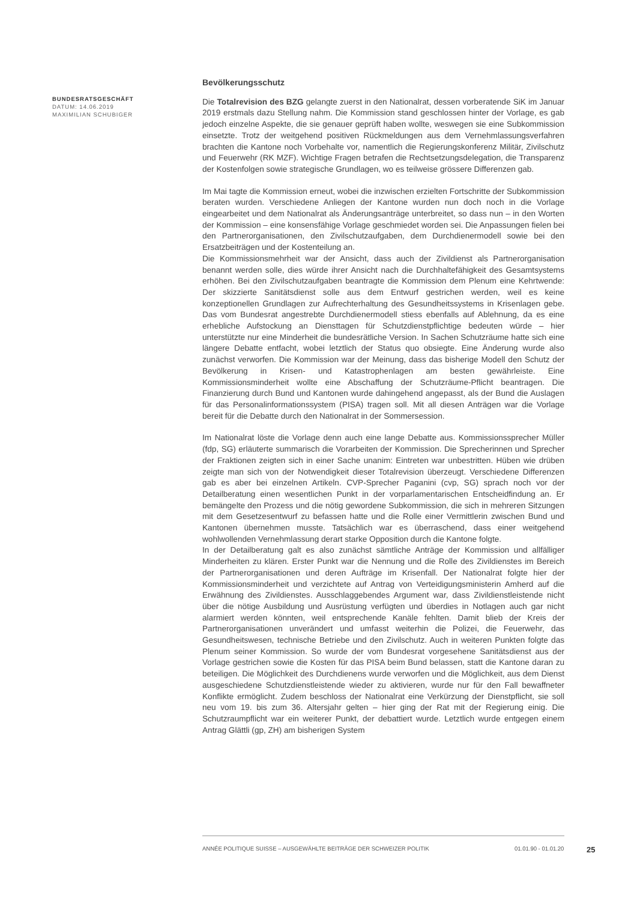BUNDESRATSGESCHÄFT
DATUM: 14.06.2019
MAXIMILIAN SCHUBIGER
Bevölkerungsschutz
Die Totalrevision des BZG gelangte zuerst in den Nationalrat, dessen vorberatende SiK im Januar 2019 erstmals dazu Stellung nahm. Die Kommission stand geschlossen hinter der Vorlage, es gab jedoch einzelne Aspekte, die sie genauer geprüft haben wollte, weswegen sie eine Subkommission einsetzte. Trotz der weitgehend positiven Rückmeldungen aus dem Vernehmlassungsverfahren brachten die Kantone noch Vorbehalte vor, namentlich die Regierungskonferenz Militär, Zivilschutz und Feuerwehr (RK MZF). Wichtige Fragen betrafen die Rechtsetzungsdelegation, die Transparenz der Kostenfolgen sowie strategische Grundlagen, wo es teilweise grössere Differenzen gab.
Im Mai tagte die Kommission erneut, wobei die inzwischen erzielten Fortschritte der Subkommission beraten wurden. Verschiedene Anliegen der Kantone wurden nun doch noch in die Vorlage eingearbeitet und dem Nationalrat als Änderungsanträge unterbreitet, so dass nun – in den Worten der Kommission – eine konsensfähige Vorlage geschmiedet worden sei. Die Anpassungen fielen bei den Partnerorganisationen, den Zivilschutzaufgaben, dem Durchdienermodell sowie bei den Ersatzbeiträgen und der Kostenteilung an.
Die Kommissionsmehrheit war der Ansicht, dass auch der Zivildienst als Partnerorganisation benannt werden solle, dies würde ihrer Ansicht nach die Durchhaltefähigkeit des Gesamtsystems erhöhen. Bei den Zivilschutzaufgaben beantragte die Kommission dem Plenum eine Kehrtwende: Der skizzierte Sanitätsdienst solle aus dem Entwurf gestrichen werden, weil es keine konzeptionellen Grundlagen zur Aufrechterhaltung des Gesundheitssystems in Krisenlagen gebe. Das vom Bundesrat angestrebte Durchdienermodell stiess ebenfalls auf Ablehnung, da es eine erhebliche Aufstockung an Diensttagen für Schutzdienstpflichtige bedeuten würde – hier unterstützte nur eine Minderheit die bundesrätliche Version. In Sachen Schutzräume hatte sich eine längere Debatte entfacht, wobei letztlich der Status quo obsiegte. Eine Änderung wurde also zunächst verworfen. Die Kommission war der Meinung, dass das bisherige Modell den Schutz der Bevölkerung in Krisen- und Katastrophenlagen am besten gewährleiste. Eine Kommissionsminderheit wollte eine Abschaffung der Schutzräume-Pflicht beantragen. Die Finanzierung durch Bund und Kantonen wurde dahingehend angepasst, als der Bund die Auslagen für das Personalinformationssystem (PISA) tragen soll. Mit all diesen Anträgen war die Vorlage bereit für die Debatte durch den Nationalrat in der Sommersession.
Im Nationalrat löste die Vorlage denn auch eine lange Debatte aus. Kommissionssprecher Müller (fdp, SG) erläuterte summarisch die Vorarbeiten der Kommission. Die Sprecherinnen und Sprecher der Fraktionen zeigten sich in einer Sache unanim: Eintreten war unbestritten. Hüben wie drüben zeigte man sich von der Notwendigkeit dieser Totalrevision überzeugt. Verschiedene Differenzen gab es aber bei einzelnen Artikeln. CVP-Sprecher Paganini (cvp, SG) sprach noch vor der Detailberatung einen wesentlichen Punkt in der vorparlamentarischen Entscheidfindung an. Er bemängelte den Prozess und die nötig gewordene Subkommission, die sich in mehreren Sitzungen mit dem Gesetzesentwurf zu befassen hatte und die Rolle einer Vermittlerin zwischen Bund und Kantonen übernehmen musste. Tatsächlich war es überraschend, dass einer weitgehend wohlwollenden Vernehmlassung derart starke Opposition durch die Kantone folgte.
In der Detailberatung galt es also zunächst sämtliche Anträge der Kommission und allfälliger Minderheiten zu klären. Erster Punkt war die Nennung und die Rolle des Zivildienstes im Bereich der Partnerorganisationen und deren Aufträge im Krisenfall. Der Nationalrat folgte hier der Kommissionsminderheit und verzichtete auf Antrag von Verteidigungsministerin Amherd auf die Erwähnung des Zivildienstes. Ausschlaggebendes Argument war, dass Zivildienstleistende nicht über die nötige Ausbildung und Ausrüstung verfügten und überdies in Notlagen auch gar nicht alarmiert werden könnten, weil entsprechende Kanäle fehlten. Damit blieb der Kreis der Partnerorganisationen unverändert und umfasst weiterhin die Polizei, die Feuerwehr, das Gesundheitswesen, technische Betriebe und den Zivilschutz. Auch in weiteren Punkten folgte das Plenum seiner Kommission. So wurde der vom Bundesrat vorgesehene Sanitätsdienst aus der Vorlage gestrichen sowie die Kosten für das PISA beim Bund belassen, statt die Kantone daran zu beteiligen. Die Möglichkeit des Durchdienens wurde verworfen und die Möglichkeit, aus dem Dienst ausgeschiedene Schutzdienstleistende wieder zu aktivieren, wurde nur für den Fall bewaffneter Konflikte ermöglicht. Zudem beschloss der Nationalrat eine Verkürzung der Dienstpflicht, sie soll neu vom 19. bis zum 36. Altersjahr gelten – hier ging der Rat mit der Regierung einig. Die Schutzraumpflicht war ein weiterer Punkt, der debattiert wurde. Letztlich wurde entgegen einem Antrag Glättli (gp, ZH) am bisherigen System
ANNÉE POLITIQUE SUISSE – AUSGEWÄHLTE BEITRÄGE DER SCHWEIZER POLITIK 01.01.90 - 01.01.20 25